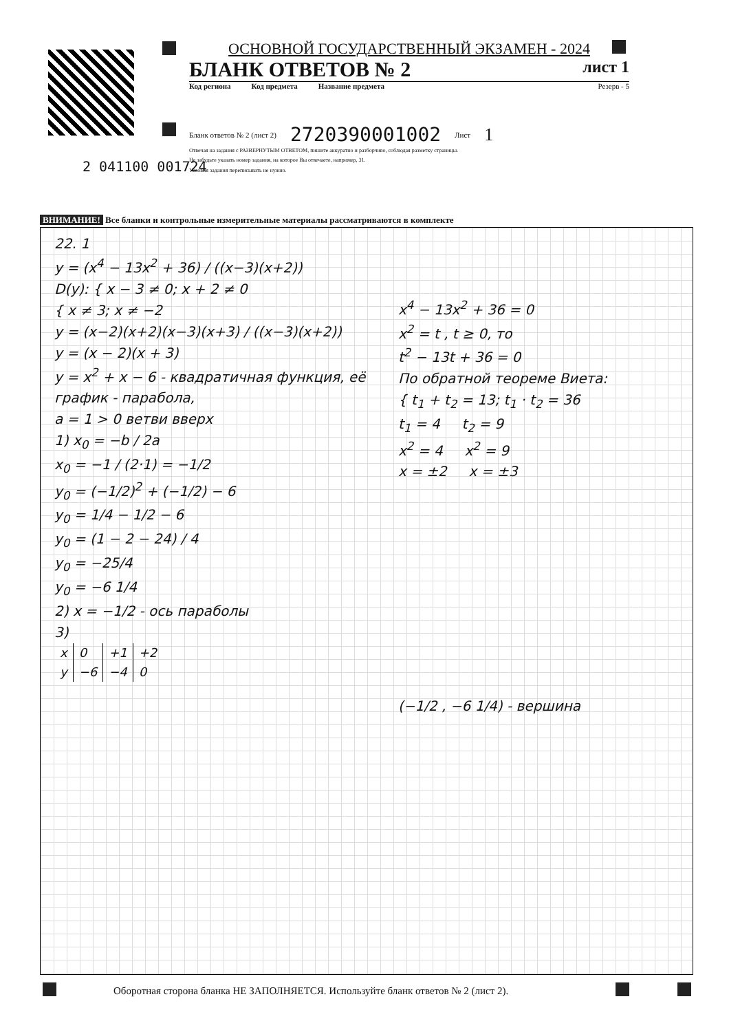ОСНОВНОЙ ГОСУДАРСТВЕННЫЙ ЭКЗАМЕН - 2024
БЛАНК ОТВЕТОВ № 2 лист 1
Код региона Код предмета Название предмета Резерв - 5
Бланк ответов № 2 (лист 2) 2720390001002 Лист 1
Отвечая на задания с РАЗВЕРНУТЫМ ОТВЕТОМ, пишите аккуратно и разборчиво, соблюдая разметку страницы.
Не забудьте указать номер задания, на которое Вы отвечаете, например, 31.
Условия задания переписывать не нужно.
2 041100 001724
ВНИМАНИЕ! Все бланки и контрольные измерительные материалы рассматриваются в комплекте
22. 1
y = (x<sup>4</sup> − 13x<sup>2</sup> + 36) / ((x−3)(x+2))
D(y): { x − 3 ≠ 0; x + 2 ≠ 0
{ x ≠ 3; x ≠ −2
y = (x−2)(x+2)(x−3)(x+3) / ((x−3)(x+2))
y = (x − 2)(x + 3)
y = x<sup>2</sup> + x − 6 - квадратичная функция, её график - парабола,
a = 1 > 0 ветви вверх
1) x<sub>0</sub> = −b / 2a
x<sub>0</sub> = −1 / (2·1) = −1/2
y<sub>0</sub> = (−1/2)<sup>2</sup> + (−1/2) − 6
y<sub>0</sub> = 1/4 − 1/2 − 6
y<sub>0</sub> = (1 − 2 − 24) / 4
y<sub>0</sub> = −25/4
y<sub>0</sub> = −6 1/4
2) x = −1/2 - ось параболы
3)
| x | 0 | +1 | +2 |
| y | −6 | −4 | 0 |
x<sup>4</sup> − 13x<sup>2</sup> + 36 = 0
x<sup>2</sup> = t , t ≥ 0, то
t<sup>2</sup> − 13t + 36 = 0
По обратной теореме Виета:
{ t<sub>1</sub> + t<sub>2</sub> = 13; t<sub>1</sub> · t<sub>2</sub> = 36
t<sub>1</sub> = 4 t<sub>2</sub> = 9
x<sup>2</sup> = 4 x<sup>2</sup> = 9
x = ±2 x = ±3
(−1/2 , −6 1/4) - вершина
Оборотная сторона бланка НЕ ЗАПОЛНЯЕТСЯ. Используйте бланк ответов № 2 (лист 2).